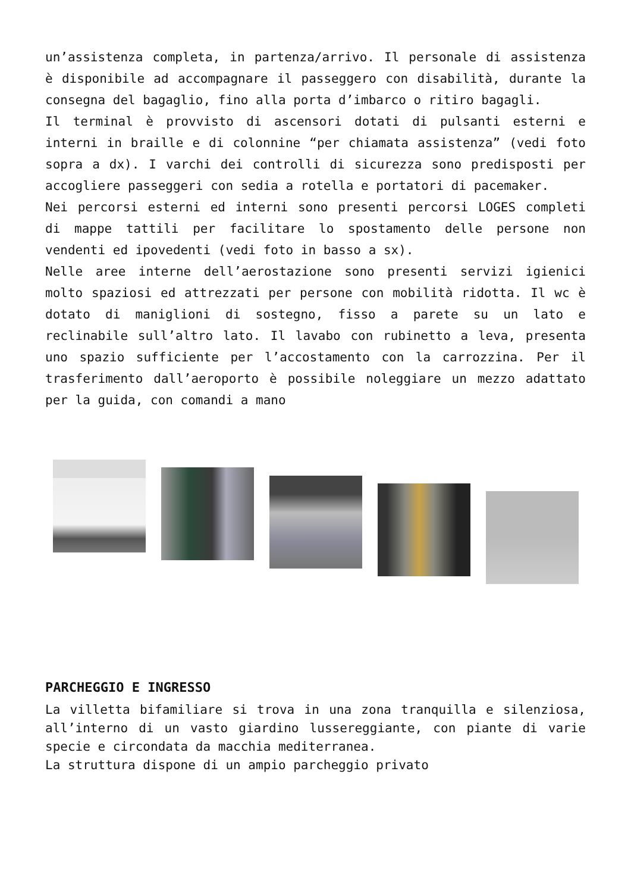un’assistenza completa, in partenza/arrivo. Il personale di assistenza è disponibile ad accompagnare il passeggero con disabilità, durante la consegna del bagaglio, fino alla porta d’imbarco o ritiro bagagli.
Il terminal è provvisto di ascensori dotati di pulsanti esterni e interni in braille e di colonnine “per chiamata assistenza” (vedi foto sopra a dx). I varchi dei controlli di sicurezza sono predisposti per accogliere passeggeri con sedia a rotella e portatori di pacemaker.
Nei percorsi esterni ed interni sono presenti percorsi LOGES completi di mappe tattili per facilitare lo spostamento delle persone non vendenti ed ipovedenti (vedi foto in basso a sx).
Nelle aree interne dell’aerostazione sono presenti servizi igienici molto spaziosi ed attrezzati per persone con mobilità ridotta. Il wc è dotato di maniglioni di sostegno, fisso a parete su un lato e reclinabile sull’altro lato. Il lavabo con rubinetto a leva, presenta uno spazio sufficiente per l’accostamento con la carrozzina. Per il trasferimento dall’aeroporto è possibile noleggiare un mezzo adattato per la guida, con comandi a mano
PARCHEGGIO E INGRESSO
La villetta bifamiliare si trova in una zona tranquilla e silenziosa, all’interno di un vasto giardino lussereggiante, con piante di varie specie e circondata da macchia mediterranea.
La struttura dispone di un ampio parcheggio privato